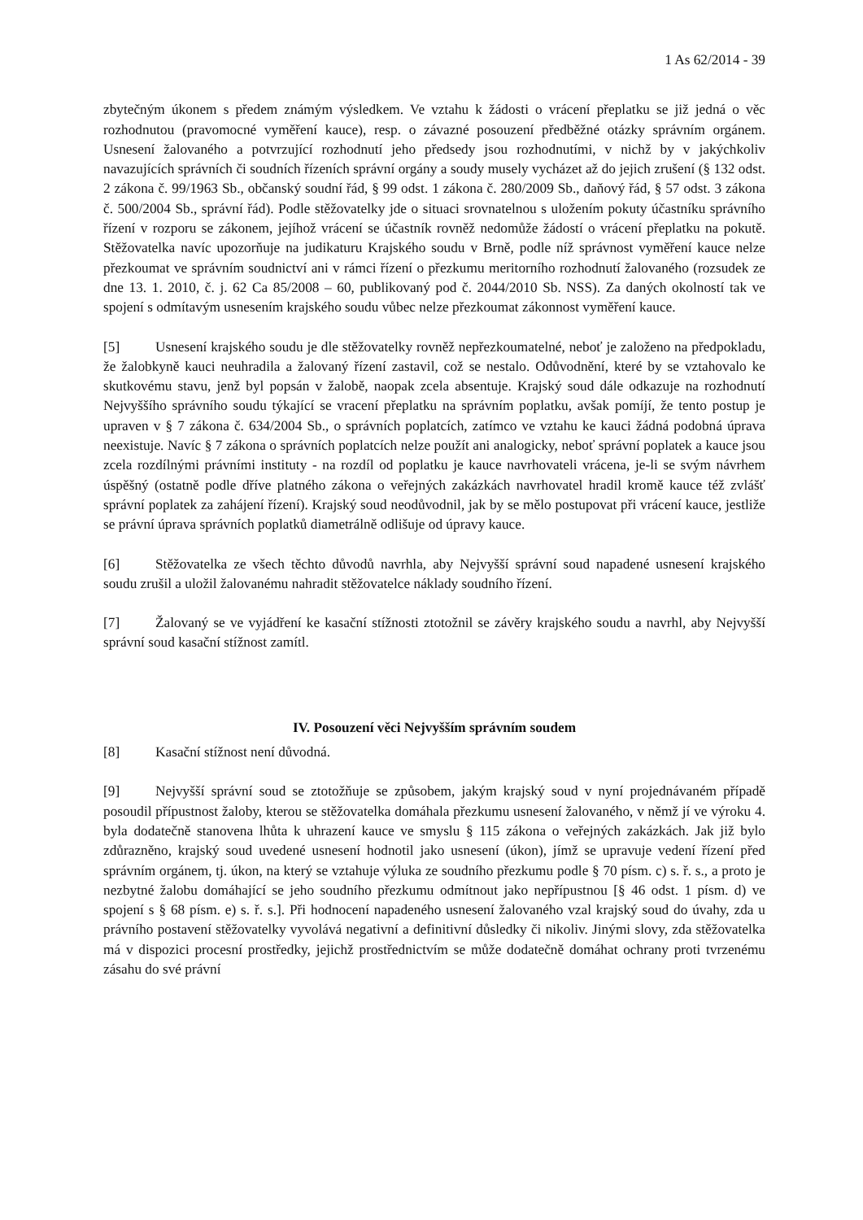1 As 62/2014 - 39
zbytečným úkonem s předem známým výsledkem. Ve vztahu k žádosti o vrácení přeplatku se již jedná o věc rozhodnutou (pravomocné vyměření kauce), resp. o závazné posouzení předběžné otázky správním orgánem. Usnesení žalovaného a potvrzující rozhodnutí jeho předsedy jsou rozhodnutími, v nichž by v jakýchkoliv navazujících správních či soudních řízeních správní orgány a soudy musely vycházet až do jejich zrušení (§ 132 odst. 2 zákona č. 99/1963 Sb., občanský soudní řád, § 99 odst. 1 zákona č. 280/2009 Sb., daňový řád, § 57 odst. 3 zákona č. 500/2004 Sb., správní řád). Podle stěžovatelky jde o situaci srovnatelnou s uložením pokuty účastníku správního řízení v rozporu se zákonem, jejíhož vrácení se účastník rovněž nedomůže žádostí o vrácení přeplatku na pokutě. Stěžovatelka navíc upozorňuje na judikaturu Krajského soudu v Brně, podle níž správnost vyměření kauce nelze přezkoumat ve správním soudnictví ani v rámci řízení o přezkumu meritorního rozhodnutí žalovaného (rozsudek ze dne 13. 1. 2010, č. j. 62 Ca 85/2008 – 60, publikovaný pod č. 2044/2010 Sb. NSS). Za daných okolností tak ve spojení s odmítavým usnesením krajského soudu vůbec nelze přezkoumat zákonnost vyměření kauce.
[5] Usnesení krajského soudu je dle stěžovatelky rovněž nepřezkoumatelné, neboť je založeno na předpokladu, že žalobkyně kauci neuhradila a žalovaný řízení zastavil, což se nestalo. Odůvodnění, které by se vztahovalo ke skutkovému stavu, jenž byl popsán v žalobě, naopak zcela absentuje. Krajský soud dále odkazuje na rozhodnutí Nejvyššího správního soudu týkající se vracení přeplatku na správním poplatku, avšak pomíjí, že tento postup je upraven v § 7 zákona č. 634/2004 Sb., o správních poplatcích, zatímco ve vztahu ke kauci žádná podobná úprava neexistuje. Navíc § 7 zákona o správních poplatcích nelze použít ani analogicky, neboť správní poplatek a kauce jsou zcela rozdílnými právními instituty - na rozdíl od poplatku je kauce navrhovateli vrácena, je-li se svým návrhem úspěšný (ostatně podle dříve platného zákona o veřejných zakázkách navrhovatel hradil kromě kauce též zvlášť správní poplatek za zahájení řízení). Krajský soud neodůvodnil, jak by se mělo postupovat při vrácení kauce, jestliže se právní úprava správních poplatků diametrálně odlišuje od úpravy kauce.
[6] Stěžovatelka ze všech těchto důvodů navrhla, aby Nejvyšší správní soud napadené usnesení krajského soudu zrušil a uložil žalovanému nahradit stěžovatelce náklady soudního řízení.
[7] Žalovaný se ve vyjádření ke kasační stížnosti ztotožnil se závěry krajského soudu a navrhl, aby Nejvyšší správní soud kasační stížnost zamítl.
IV. Posouzení věci Nejvyšším správním soudem
[8] Kasační stížnost není důvodná.
[9] Nejvyšší správní soud se ztotožňuje se způsobem, jakým krajský soud v nyní projednávaném případě posoudil přípustnost žaloby, kterou se stěžovatelka domáhala přezkumu usnesení žalovaného, v němž jí ve výroku 4. byla dodatečně stanovena lhůta k uhrazení kauce ve smyslu § 115 zákona o veřejných zakázkách. Jak již bylo zdůrazněno, krajský soud uvedené usnesení hodnotil jako usnesení (úkon), jímž se upravuje vedení řízení před správním orgánem, tj. úkon, na který se vztahuje výluka ze soudního přezkumu podle § 70 písm. c) s. ř. s., a proto je nezbytné žalobu domáhající se jeho soudního přezkumu odmítnout jako nepřípustnou [§ 46 odst. 1 písm. d) ve spojení s § 68 písm. e) s. ř. s.]. Při hodnocení napadeného usnesení žalovaného vzal krajský soud do úvahy, zda u právního postavení stěžovatelky vyvolává negativní a definitivní důsledky či nikoliv. Jinými slovy, zda stěžovatelka má v dispozici procesní prostředky, jejichž prostřednictvím se může dodatečně domáhat ochrany proti tvrzenému zásahu do své právní